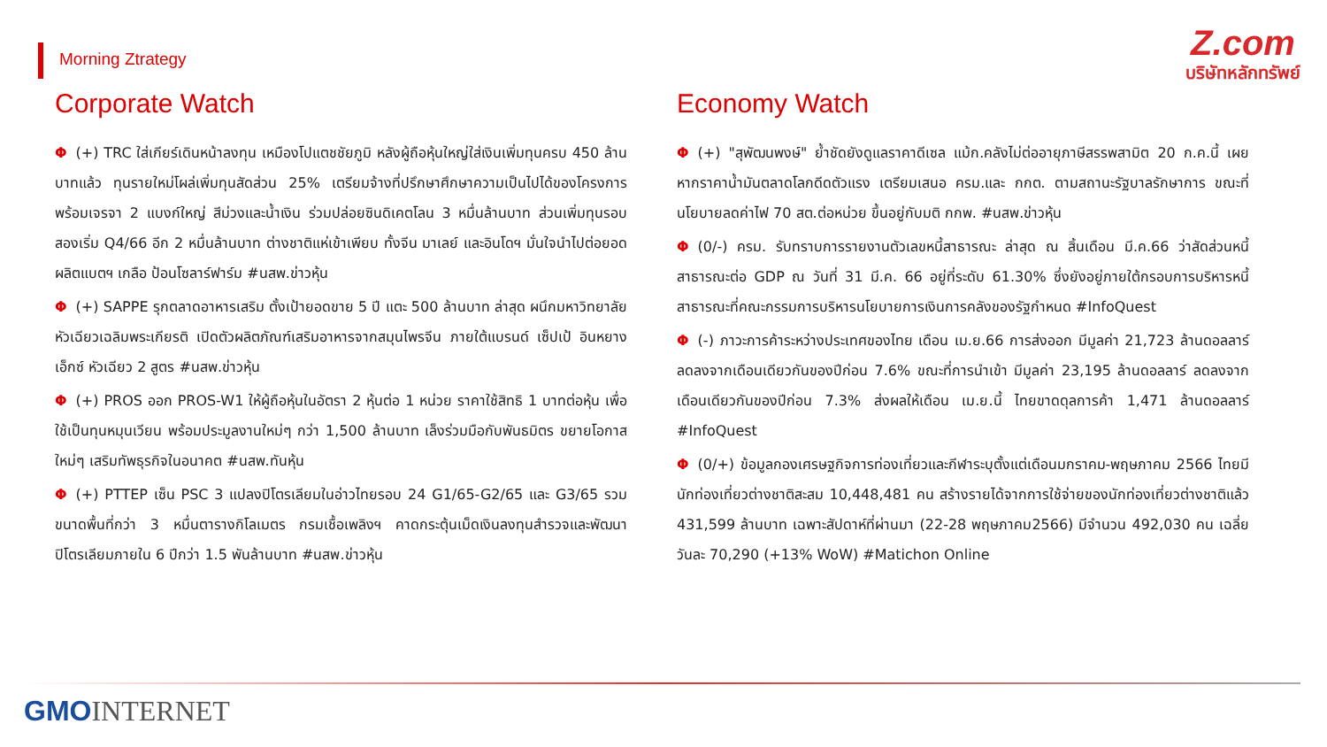Morning Ztrategy
Z.com
บริษัทหลักทรัพย์
Corporate Watch
Φ (+) TRC ใส่เกียร์เดินหน้าลงทุน เหมืองโปแตชชัยภูมิ หลังผู้ถือหุ้นใหญ่ใส่เงินเพิ่มทุนครบ 450 ล้านบาทแล้ว ทุนรายใหม่โผล่เพิ่มทุนสัดส่วน 25% เตรียมจ้างที่ปรึกษาศึกษาความเป็นไปได้ของโครงการ พร้อมเจรจา 2 แบงก์ใหญ่ สีม่วงและน้ำเงิน ร่วมปล่อยซินดิเคตโลน 3 หมื่นล้านบาท ส่วนเพิ่มทุนรอบสองเริ่ม Q4/66 อีก 2 หมื่นล้านบาท ต่างชาติแห่เข้าเพียบ ทั้งจีน มาเลย์ และอินโดฯ มั่นใจนำไปต่อยอด ผลิตแบตฯ เกลือ ป้อนโซลาร์ฟาร์ม #นสพ.ข่าวหุ้น
Φ (+) SAPPE รุกตลาดอาหารเสริม ตั้งเป้ายอดขาย 5 ปี แตะ 500 ล้านบาท ล่าสุด ผนึกมหาวิทยาลัยหัวเฉียวเฉลิมพระเกียรติ เปิดตัวผลิตภัณฑ์เสริมอาหารจากสมุนไพรจีน ภายใต้แบรนด์ เซ็ปเป้ อินหยาง เอ็กซ์ หัวเฉียว 2 สูตร #นสพ.ข่าวหุ้น
Φ (+) PROS ออก PROS-W1 ให้ผู้ถือหุ้นในอัตรา 2 หุ้นต่อ 1 หน่วย ราคาใช้สิทธิ 1 บาทต่อหุ้น เพื่อใช้เป็นทุนหมุนเวียน พร้อมประมูลงานใหม่ๆ กว่า 1,500 ล้านบาท เล็งร่วมมือกับพันธมิตร ขยายโอกาสใหม่ๆ เสริมทัพธุรกิจในอนาคต #นสพ.ทันหุ้น
Φ (+) PTTEP เซ็น PSC 3 แปลงปิโตรเลียมในอ่าวไทยรอบ 24 G1/65-G2/65 และ G3/65 รวมขนาดพื้นที่กว่า 3 หมื่นตารางกิโลเมตร กรมเชื้อเพลิงฯ คาดกระตุ้นเม็ดเงินลงทุนสำรวจและพัฒนาปิโตรเลียมภายใน 6 ปีกว่า 1.5 พันล้านบาท #นสพ.ข่าวหุ้น
Economy Watch
Φ (+) "สุพัฒนพงษ์" ย้ำชัดยังดูแลราคาดีเซล แม้ก.คลังไม่ต่ออายุภาษีสรรพสามิต 20 ก.ค.นี้ เผยหากราคาน้ำมันตลาดโลกดีดตัวแรง เตรียมเสนอ ครม.และ กกต. ตามสถานะรัฐบาลรักษาการ ขณะที่นโยบายลดค่าไฟ 70 สต.ต่อหน่วย ขึ้นอยู่กับมติ กกพ. #นสพ.ข่าวหุ้น
Φ (0/-) ครม. รับทราบการรายงานตัวเลขหนี้สาธารณะ ล่าสุด ณ สิ้นเดือน มี.ค.66 ว่าสัดส่วนหนี้สาธารณะต่อ GDP ณ วันที่ 31 มี.ค. 66 อยู่ที่ระดับ 61.30% ซึ่งยังอยู่ภายใต้กรอบการบริหารหนี้สาธารณะที่คณะกรรมการบริหารนโยบายการเงินการคลังของรัฐกำหนด #InfoQuest
Φ (-) ภาวะการค้าระหว่างประเทศของไทย เดือน เม.ย.66 การส่งออก มีมูลค่า 21,723 ล้านดอลลาร์ ลดลงจากเดือนเดียวกันของปีก่อน 7.6% ขณะที่การนำเข้า มีมูลค่า 23,195 ล้านดอลลาร์ ลดลงจากเดือนเดียวกันของปีก่อน 7.3% ส่งผลให้เดือน เม.ย.นี้ ไทยขาดดุลการค้า 1,471 ล้านดอลลาร์ #InfoQuest
Φ (0/+) ข้อมูลกองเศรษฐกิจการท่องเที่ยวและกีฬาระบุตั้งแต่เดือนมกราคม-พฤษภาคม 2566 ไทยมีนักท่องเที่ยวต่างชาติสะสม 10,448,481 คน สร้างรายได้จากการใช้จ่ายของนักท่องเที่ยวต่างชาติแล้ว 431,599 ล้านบาท เฉพาะสัปดาห์ที่ผ่านมา (22-28 พฤษภาคม2566) มีจำนวน 492,030 คน เฉลี่ยวันละ 70,290 (+13% WoW) #Matichon Online
GMO INTERNET